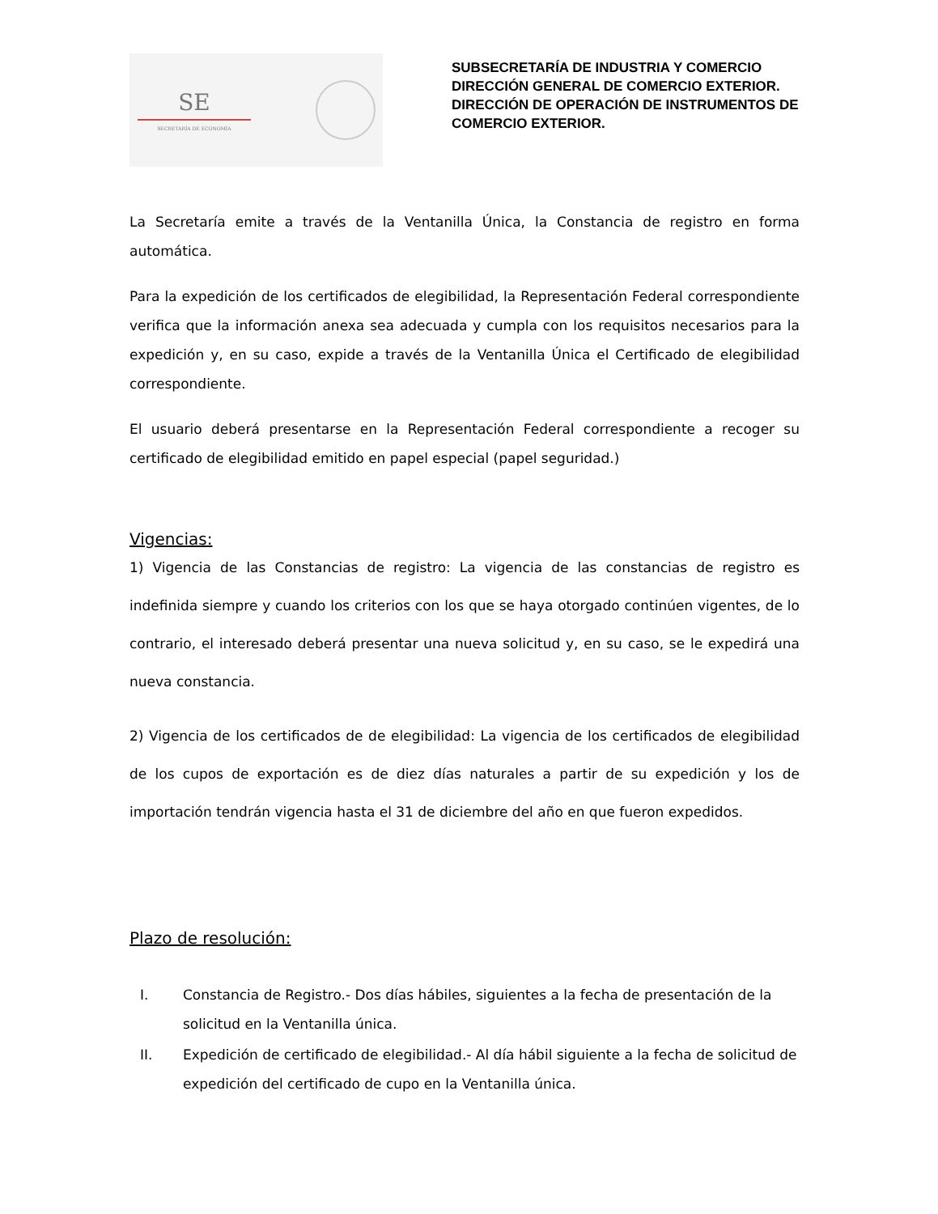SE
SECRETARÍA DE ECONOMÍA
SUBSECRETARÍA DE INDUSTRIA Y COMERCIO
DIRECCIÓN GENERAL DE COMERCIO EXTERIOR.
DIRECCIÓN DE OPERACIÓN DE INSTRUMENTOS DE COMERCIO EXTERIOR.
La Secretaría emite a través de la Ventanilla Única, la Constancia de registro en forma automática.
Para la expedición de los certificados de elegibilidad, la Representación Federal correspondiente verifica que la información anexa sea adecuada y cumpla con los requisitos necesarios para la expedición y, en su caso, expide a través de la Ventanilla Única el Certificado de elegibilidad correspondiente.
El usuario deberá presentarse en la Representación Federal correspondiente a recoger su certificado de elegibilidad emitido en papel especial (papel seguridad.)
Vigencias:
1) Vigencia de las Constancias de registro: La vigencia de las constancias de registro es indefinida siempre y cuando los criterios con los que se haya otorgado continúen vigentes, de lo contrario, el interesado deberá presentar una nueva solicitud y, en su caso, se le expedirá una nueva constancia.
2) Vigencia de los certificados de de elegibilidad: La vigencia de los certificados de elegibilidad de los cupos de exportación es de diez días naturales a partir de su expedición y los de importación tendrán vigencia hasta el 31 de diciembre del año en que fueron expedidos.
Plazo de resolución:
I. Constancia de Registro.- Dos días hábiles, siguientes a la fecha de presentación de la solicitud en la Ventanilla única.
II. Expedición de certificado de elegibilidad.- Al día hábil siguiente a la fecha de solicitud de expedición del certificado de cupo en la Ventanilla única.